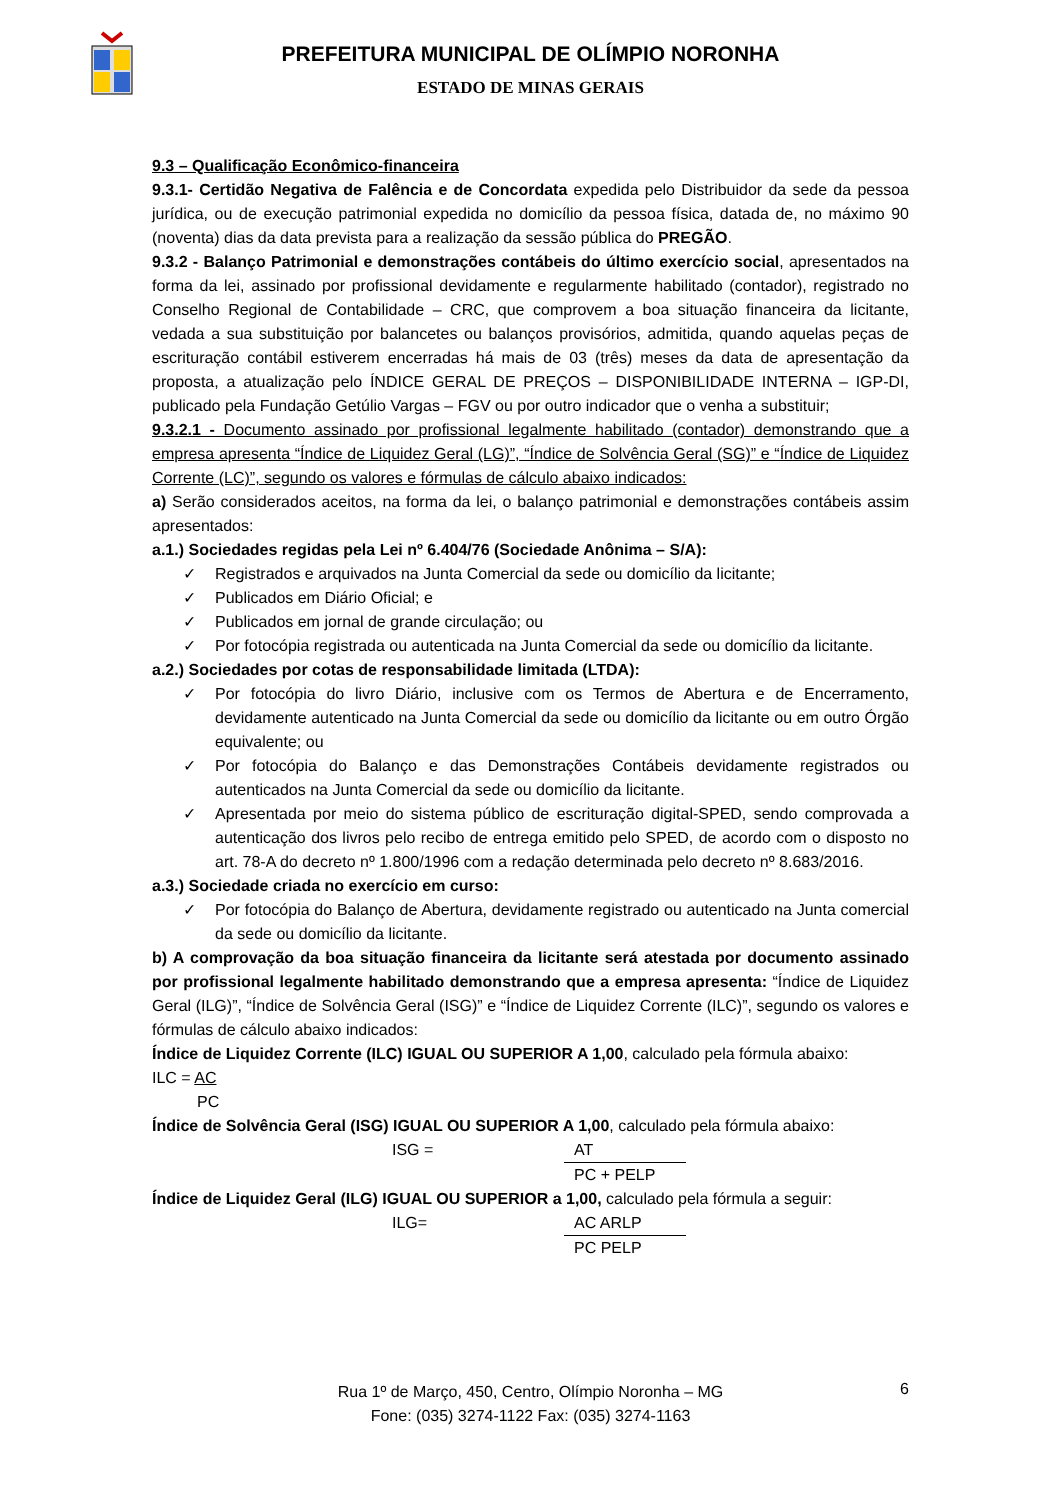PREFEITURA MUNICIPAL DE OLÍMPIO NORONHA
ESTADO DE MINAS GERAIS
9.3 – Qualificação Econômico-financeira
9.3.1- Certidão Negativa de Falência e de Concordata expedida pelo Distribuidor da sede da pessoa jurídica, ou de execução patrimonial expedida no domicílio da pessoa física, datada de, no máximo 90 (noventa) dias da data prevista para a realização da sessão pública do PREGÃO.
9.3.2 - Balanço Patrimonial e demonstrações contábeis do último exercício social, apresentados na forma da lei, assinado por profissional devidamente e regularmente habilitado (contador), registrado no Conselho Regional de Contabilidade – CRC, que comprovem a boa situação financeira da licitante, vedada a sua substituição por balancetes ou balanços provisórios, admitida, quando aquelas peças de escrituração contábil estiverem encerradas há mais de 03 (três) meses da data de apresentação da proposta, a atualização pelo ÍNDICE GERAL DE PREÇOS – DISPONIBILIDADE INTERNA – IGP-DI, publicado pela Fundação Getúlio Vargas – FGV ou por outro indicador que o venha a substituir;
9.3.2.1 - Documento assinado por profissional legalmente habilitado (contador) demonstrando que a empresa apresenta “Índice de Liquidez Geral (LG)”, “Índice de Solvência Geral (SG)” e “Índice de Liquidez Corrente (LC)”, segundo os valores e fórmulas de cálculo abaixo indicados:
a) Serão considerados aceitos, na forma da lei, o balanço patrimonial e demonstrações contábeis assim apresentados:
a.1.) Sociedades regidas pela Lei nº 6.404/76 (Sociedade Anônima – S/A):
✓ Registrados e arquivados na Junta Comercial da sede ou domicílio da licitante;
✓ Publicados em Diário Oficial; e
✓ Publicados em jornal de grande circulação; ou
✓ Por fotocópia registrada ou autenticada na Junta Comercial da sede ou domicílio da licitante.
a.2.) Sociedades por cotas de responsabilidade limitada (LTDA):
✓ Por fotocópia do livro Diário, inclusive com os Termos de Abertura e de Encerramento, devidamente autenticado na Junta Comercial da sede ou domicílio da licitante ou em outro Órgão equivalente; ou
✓ Por fotocópia do Balanço e das Demonstrações Contábeis devidamente registrados ou autenticados na Junta Comercial da sede ou domicílio da licitante.
✓ Apresentada por meio do sistema público de escrituração digital-SPED, sendo comprovada a autenticação dos livros pelo recibo de entrega emitido pelo SPED, de acordo com o disposto no art. 78-A do decreto nº 1.800/1996 com a redação determinada pelo decreto nº 8.683/2016.
a.3.) Sociedade criada no exercício em curso:
✓ Por fotocópia do Balanço de Abertura, devidamente registrado ou autenticado na Junta comercial da sede ou domicílio da licitante.
b) A comprovação da boa situação financeira da licitante será atestada por documento assinado por profissional legalmente habilitado demonstrando que a empresa apresenta: “Índice de Liquidez Geral (ILG)”, “Índice de Solvência Geral (ISG)” e “Índice de Liquidez Corrente (ILC)”, segundo os valores e fórmulas de cálculo abaixo indicados:
Índice de Liquidez Corrente (ILC) IGUAL OU SUPERIOR A 1,00, calculado pela fórmula abaixo:
ILC = AC
PC
Índice de Solvência Geral (ISG) IGUAL OU SUPERIOR A 1,00, calculado pela fórmula abaixo:
ISG = AT
PC + PELP
Índice de Liquidez Geral (ILG) IGUAL OU SUPERIOR a 1,00, calculado pela fórmula a seguir:
ILG= AC ARLP
PC PELP
Rua 1º de Março, 450, Centro, Olímpio Noronha – MG
Fone: (035) 3274-1122 Fax: (035) 3274-1163
6